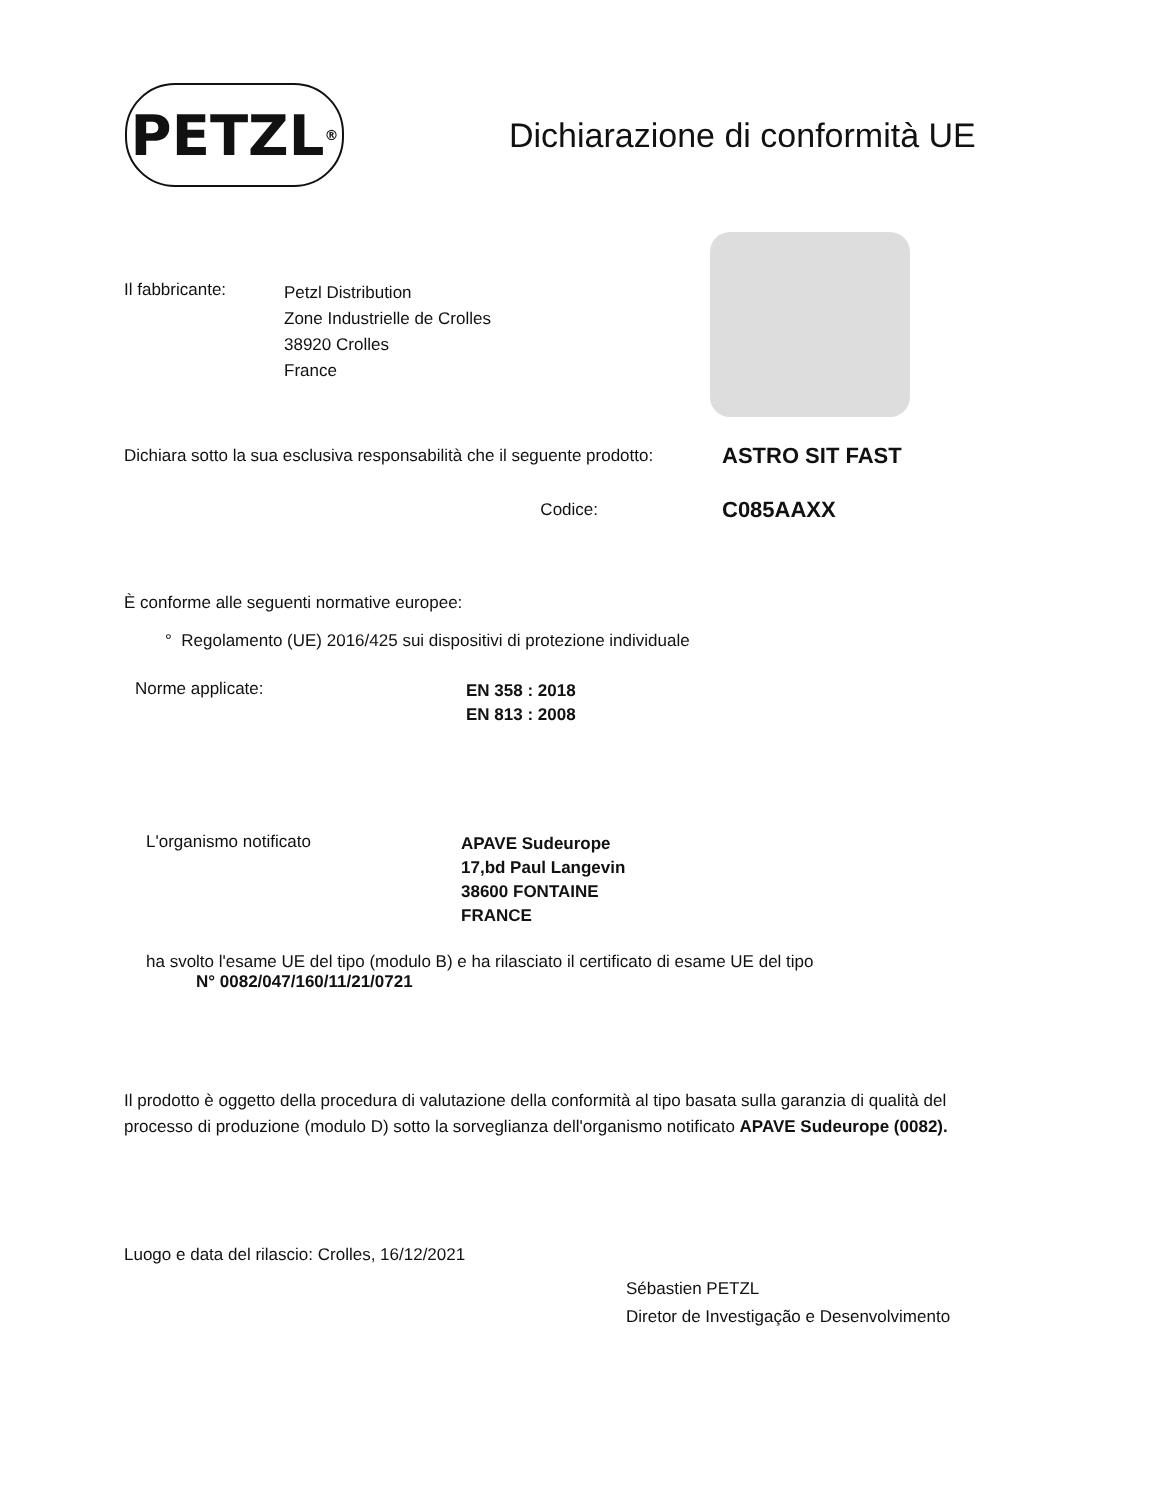PETZL<sup>®</sup>
Dichiarazione di conformità UE
Il fabbricante:
Petzl Distribution
Zone Industrielle de Crolles
38920 Crolles
France
Dichiara sotto la sua esclusiva responsabilità che il seguente prodotto:
ASTRO SIT FAST
Codice:
C085AAXX
È conforme alle seguenti normative europee:
° Regolamento (UE) 2016/425 sui dispositivi di protezione individuale
Norme applicate:
EN 358 : 2018
EN 813 : 2008
L'organismo notificato
APAVE Sudeurope
17,bd Paul Langevin
38600 FONTAINE
FRANCE
ha svolto l'esame UE del tipo (modulo B) e ha rilasciato il certificato di esame UE del tipo
N° 0082/047/160/11/21/0721
Il prodotto è oggetto della procedura di valutazione della conformità al tipo basata sulla garanzia di qualità del
processo di produzione (modulo D) sotto la sorveglianza dell'organismo notificato APAVE Sudeurope (0082).
Luogo e data del rilascio: Crolles, 16/12/2021
Sébastien PETZL
Diretor de Investigação e Desenvolvimento